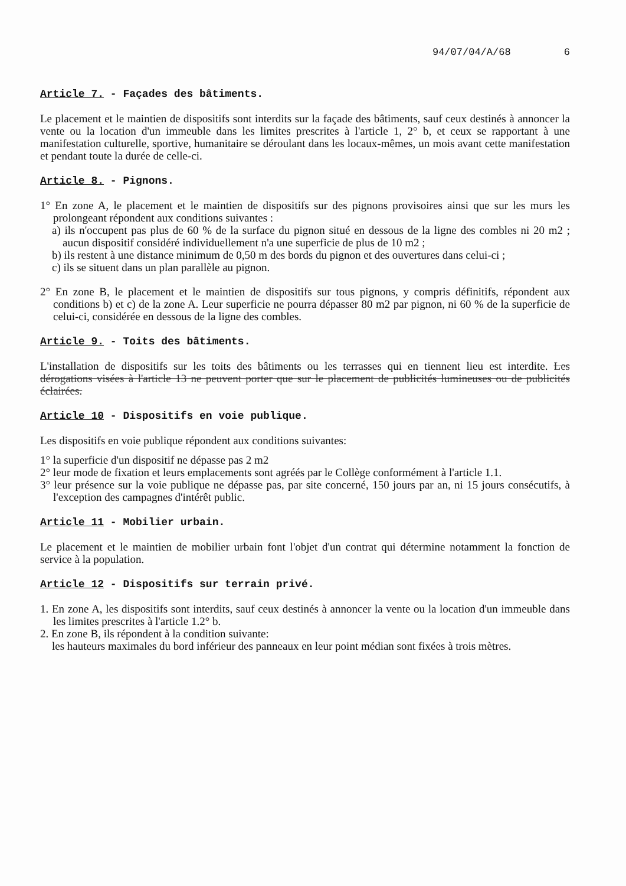94/07/04/A/68 6
Article 7. - Façades des bâtiments.
Le placement et le maintien de dispositifs sont interdits sur la façade des bâtiments, sauf ceux destinés à annoncer la vente ou la location d'un immeuble dans les limites prescrites à l'article 1, 2° b, et ceux se rapportant à une manifestation culturelle, sportive, humanitaire se déroulant dans les locaux-mêmes, un mois avant cette manifestation et pendant toute la durée de celle-ci.
Article 8. - Pignons.
1° En zone A, le placement et le maintien de dispositifs sur des pignons provisoires ainsi que sur les murs les prolongeant répondent aux conditions suivantes :
a) ils n'occupent pas plus de 60 % de la surface du pignon situé en dessous de la ligne des combles ni 20 m2 ; aucun dispositif considéré individuellement n'a une superficie de plus de 10 m2 ;
b) ils restent à une distance minimum de 0,50 m des bords du pignon et des ouvertures dans celui-ci ;
c) ils se situent dans un plan parallèle au pignon.
2° En zone B, le placement et le maintien de dispositifs sur tous pignons, y compris définitifs, répondent aux conditions b) et c) de la zone A. Leur superficie ne pourra dépasser 80 m2 par pignon, ni 60 % de la superficie de celui-ci, considérée en dessous de la ligne des combles.
Article 9. - Toits des bâtiments.
L'installation de dispositifs sur les toits des bâtiments ou les terrasses qui en tiennent lieu est interdite. Les dérogations visées à l'article 13 ne peuvent porter que sur le placement de publicités lumineuses ou de publicités éclairées.
Article 10 - Dispositifs en voie publique.
Les dispositifs en voie publique répondent aux conditions suivantes:
1° la superficie d'un dispositif ne dépasse pas 2 m2
2° leur mode de fixation et leurs emplacements sont agréés par le Collège conformément à l'article 1.1.
3° leur présence sur la voie publique ne dépasse pas, par site concerné, 150 jours par an, ni 15 jours consécutifs, à l'exception des campagnes d'intérêt public.
Article 11 - Mobilier urbain.
Le placement et le maintien de mobilier urbain font l'objet d'un contrat qui détermine notamment la fonction de service à la population.
Article 12 - Dispositifs sur terrain privé.
1. En zone A, les dispositifs sont interdits, sauf ceux destinés à annoncer la vente ou la location d'un immeuble dans les limites prescrites à l'article 1.2° b.
2. En zone B, ils répondent à la condition suivante:
les hauteurs maximales du bord inférieur des panneaux en leur point médian sont fixées à trois mètres.